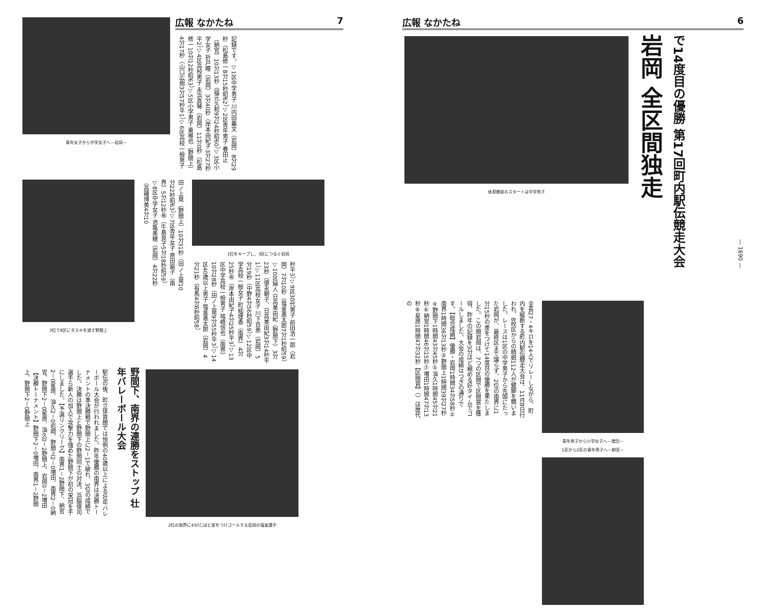青年女子から中学女子へ－岩岡－
広報 なかたね 7
記録です。▽1区中学男子 川内田義文（岩岡）8分29秒（松島修一8分15秒昭62）▽2区青年男子 春田止（納官）10分13秒（福元久和9分24秒昭60）▽3区小学女子 折戸瞳（岩岡）3分40秒（岸本由紀子3分27秒平2）▽4区高校男子 永浜真琴（岩岡）11分0秒（松島修一10分12秒昭63）▽5区小学男子 東稚也（野間上）4分17秒（山口広樹3分57秒平1）▽6区高校一般男子
3位で8区にタスキを渡す野間上
田ノ上晃（野間上）10分31秒（田ノ上晃10分22秒昭63）▽7区青年女子 原田諭子（南界）5分12秒㊗（牛島良子5分18秒昭59）▽8区中学女子 池亀美穂（岩岡）4分22秒（高磯博美4分10
1位をキープし、3区につなぐ岩岡
秒平3）▽9区30代男子 前田浩一郎（岩岡）7分10秒（塩釜進太郎7分1秒昭59）▽10区婦人 日高美由紀（野間下）3分23秒（徳永朝子、日高美由紀3分14秒平1）▽11区高校女子 川下百恵（岩岡）5分19秒（中野4分56秒昭59）▽12区中学高校一般女子 町絵理香（南界）4分25秒㊗（岸本由紀子4分25秒平3）▽13区中学高校一般男子 鳩崎信也（南界）10分28秒（田ノ上晃9分55秒平3）▽14区40歳以上男子 塩釜進太郎（岩岡）4分21秒（有馬4分6秒昭58）
駅伝の後、町立体育館では恒例の40歳以上による壮年バレーボール大会が行われました。昨年優勝の南界は決勝トーナメントの準決勝戦で野間上に2－1で破れ、3位の成績でした。決勝は野間上と野間下の野間同士の対決。浜脇俊司選手ら新人の加入で攻撃力を強めた野間下が初の栄冠を手にしました。【予選リンクリーグ】南界1－2野間下、納官2－0星原、油久2－0岩岡、野間上2－0増田、南界2－0納官、野間下2－0星原、油久0－2野間上、岩岡0－2増田【決勝トーナメント】野間下2－0増田、南界1－2野間上、野間下2－0野間上
野間下、南界の連勝をストップ 壮年バレーボール大会
2位の南界に450㍍ほど差をつけゴールする岩岡の塩釜選手
広報 なかたね 6
体育館前のスタートは中学男子
岩岡 全区間独走
で14度目の優勝 第17回町内駅伝競走大会
全長27・4キロを14人でリレーしながら、町内を縦断する町内駅伝競走大会は、11月8日行われ、8校区からの精鋭112人が健脚を競いました。レースは1区の中学男子から先頭にたった岩岡が、最終区まで譲らず、2位の南界に1分15秒の差をつけて14度目の優勝を果たしました。この間岩岡は、7つの区間で区間賞を獲得、昨年の記録を3分ほど縮める好タイムでゴールしました。大会の成績はつぎの通りです。【総合成績】優勝・岩岡1時間34分58秒②南界1時間36分13秒③野間上1時間39分27秒④野間下1時間43分45秒⑤油久1時間45分21秒⑥納官1時間46分15秒⑦増田1時間47分13秒⑧星原1時間47分32秒【区間賞】（）は歴代の
青年男子から小学女子へ－増田－
1区から2区の青年男子へ－納官－
— 1690 —